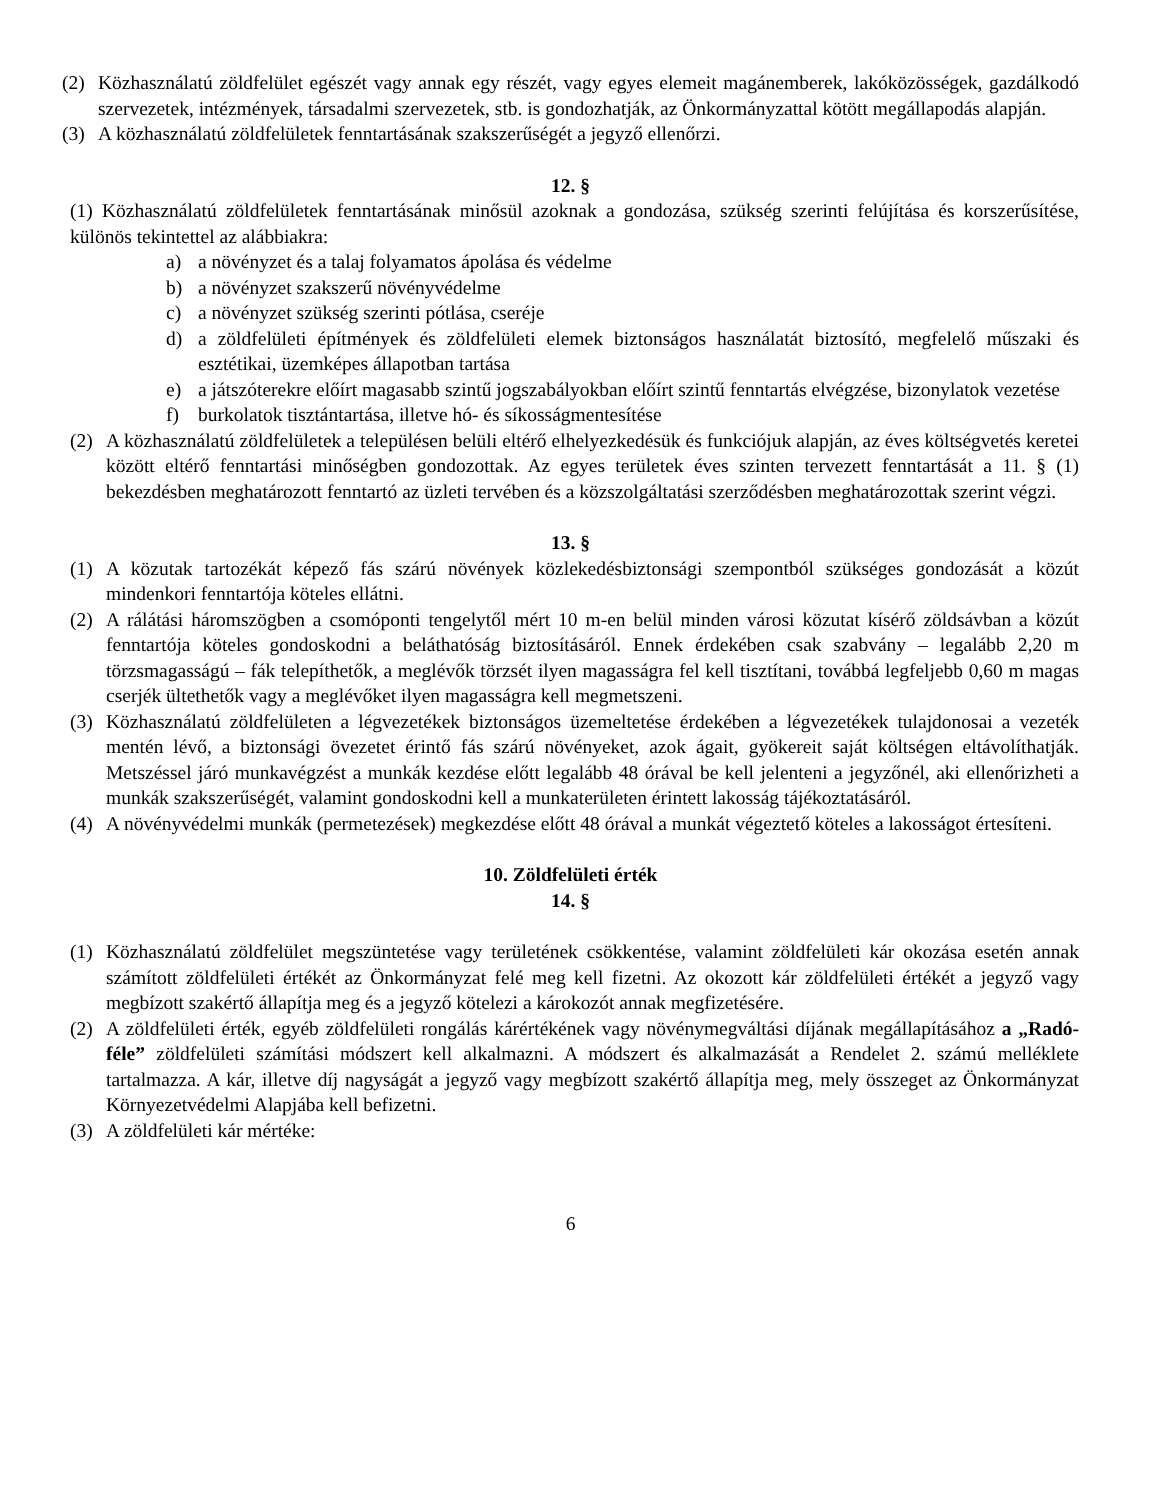(2) Közhasználatú zöldfelület egészét vagy annak egy részét, vagy egyes elemeit magánemberek, lakóközösségek, gazdálkodó szervezetek, intézmények, társadalmi szervezetek, stb. is gondozhatják, az Önkormányzattal kötött megállapodás alapján.
(3) A közhasználatú zöldfelületek fenntartásának szakszerűségét a jegyző ellenőrzi.
12. §
(1) Közhasználatú zöldfelületek fenntartásának minősül azoknak a gondozása, szükség szerinti felújítása és korszerűsítése, különös tekintettel az alábbiakra:
a) a növényzet és a talaj folyamatos ápolása és védelme
b) a növényzet szakszerű növényvédelme
c) a növényzet szükség szerinti pótlása, cseréje
d) a zöldfelületi építmények és zöldfelületi elemek biztonságos használatát biztosító, megfelelő műszaki és esztétikai, üzemképes állapotban tartása
e) a játszóterekre előírt magasabb szintű jogszabályokban előírt szintű fenntartás elvégzése, bizonylatok vezetése
f) burkolatok tisztántartása, illetve hó- és síkosságmentesítése
(2) A közhasználatú zöldfelületek a településen belüli eltérő elhelyezkedésük és funkciójuk alapján, az éves költségvetés keretei között eltérő fenntartási minőségben gondozottak. Az egyes területek éves szinten tervezett fenntartását a 11. § (1) bekezdésben meghatározott fenntartó az üzleti tervében és a közszolgáltatási szerződésben meghatározottak szerint végzi.
13. §
(1) A közutak tartozékát képező fás szárú növények közlekedésbiztonsági szempontból szükséges gondozását a közút mindenkori fenntartója köteles ellátni.
(2) A rálátási háromszögben a csomóponti tengelytől mért 10 m-en belül minden városi közutat kísérő zöldsávban a közút fenntartója köteles gondoskodni a beláthatóság biztosításáról. Ennek érdekében csak szabvány – legalább 2,20 m törzsmagasságú – fák telepíthetők, a meglévők törzsét ilyen magasságra fel kell tisztítani, továbbá legfeljebb 0,60 m magas cserjék ültethetők vagy a meglévőket ilyen magasságra kell megmetszeni.
(3) Közhasználatú zöldfelületen a légvezetékek biztonságos üzemeltetése érdekében a légvezetékek tulajdonosai a vezeték mentén lévő, a biztonsági övezetet érintő fás szárú növényeket, azok ágait, gyökereit saját költségen eltávolíthatják. Metszéssel járó munkavégzést a munkák kezdése előtt legalább 48 órával be kell jelenteni a jegyzőnél, aki ellenőrizheti a munkák szakszerűségét, valamint gondoskodni kell a munkaterületen érintett lakosság tájékoztatásáról.
(4) A növényvédelmi munkák (permetezések) megkezdése előtt 48 órával a munkát végeztető köteles a lakosságot értesíteni.
10. Zöldfelületi érték
14. §
(1) Közhasználatú zöldfelület megszüntetése vagy területének csökkentése, valamint zöldfelületi kár okozása esetén annak számított zöldfelületi értékét az Önkormányzat felé meg kell fizetni. Az okozott kár zöldfelületi értékét a jegyző vagy megbízott szakértő állapítja meg és a jegyző kötelezi a károkozót annak megfizetésére.
(2) A zöldfelületi érték, egyéb zöldfelületi rongálás kárértékének vagy növénymegváltási díjának megállapításához a „Radó-féle” zöldfelületi számítási módszert kell alkalmazni. A módszert és alkalmazását a Rendelet 2. számú melléklete tartalmazza. A kár, illetve díj nagyságát a jegyző vagy megbízott szakértő állapítja meg, mely összeget az Önkormányzat Környezetvédelmi Alapjába kell befizetni.
(3) A zöldfelületi kár mértéke:
6